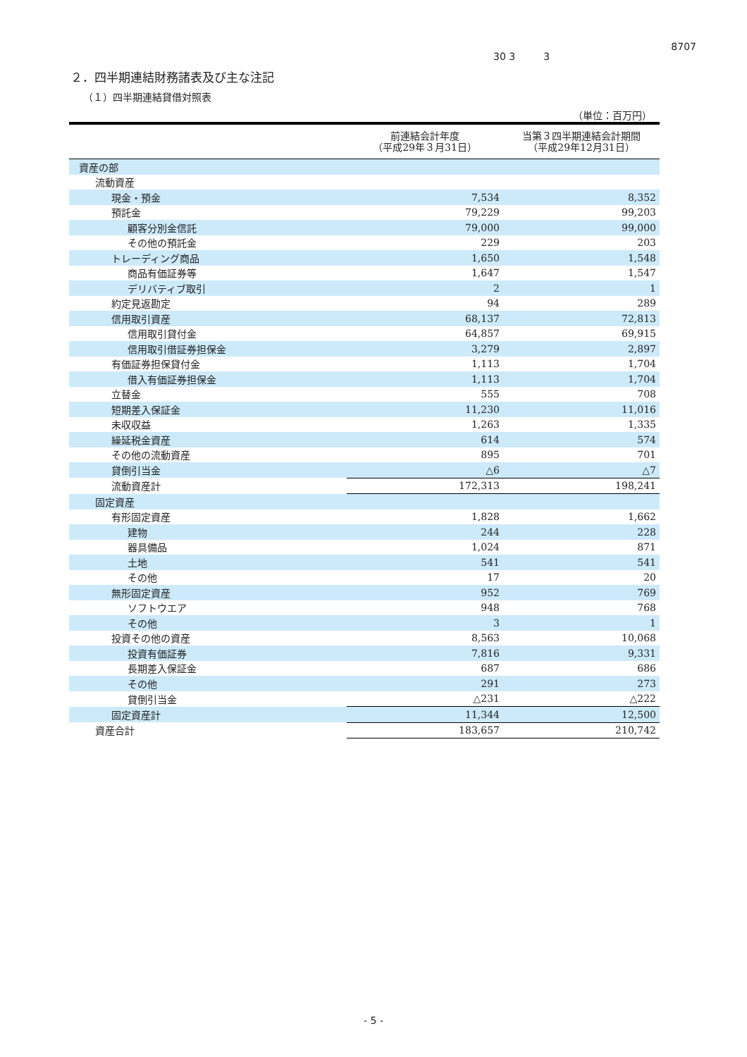30 3 3
8707
２．四半期連結財務諸表及び主な注記
（１）四半期連結貸借対照表
（単位：百万円）
| | 前連結会計年度 （平成29年３月31日） | 当第３四半期連結会計期間 （平成29年12月31日） |
| --- | --- | --- |
| 資産の部 | | |
| 流動資産 | | |
| 現金・預金 | 7,534 | 8,352 |
| 預託金 | 79,229 | 99,203 |
| 顧客分別金信託 | 79,000 | 99,000 |
| その他の預託金 | 229 | 203 |
| トレーディング商品 | 1,650 | 1,548 |
| 商品有価証券等 | 1,647 | 1,547 |
| デリバティブ取引 | 2 | 1 |
| 約定見返勘定 | 94 | 289 |
| 信用取引資産 | 68,137 | 72,813 |
| 信用取引貸付金 | 64,857 | 69,915 |
| 信用取引借証券担保金 | 3,279 | 2,897 |
| 有価証券担保貸付金 | 1,113 | 1,704 |
| 借入有価証券担保金 | 1,113 | 1,704 |
| 立替金 | 555 | 708 |
| 短期差入保証金 | 11,230 | 11,016 |
| 未収収益 | 1,263 | 1,335 |
| 繰延税金資産 | 614 | 574 |
| その他の流動資産 | 895 | 701 |
| 貸倒引当金 | △6 | △7 |
| 流動資産計 | 172,313 | 198,241 |
| 固定資産 | | |
| 有形固定資産 | 1,828 | 1,662 |
| 建物 | 244 | 228 |
| 器具備品 | 1,024 | 871 |
| 土地 | 541 | 541 |
| その他 | 17 | 20 |
| 無形固定資産 | 952 | 769 |
| ソフトウエア | 948 | 768 |
| その他 | 3 | 1 |
| 投資その他の資産 | 8,563 | 10,068 |
| 投資有価証券 | 7,816 | 9,331 |
| 長期差入保証金 | 687 | 686 |
| その他 | 291 | 273 |
| 貸倒引当金 | △231 | △222 |
| 固定資産計 | 11,344 | 12,500 |
| 資産合計 | 183,657 | 210,742 |
- 5 -